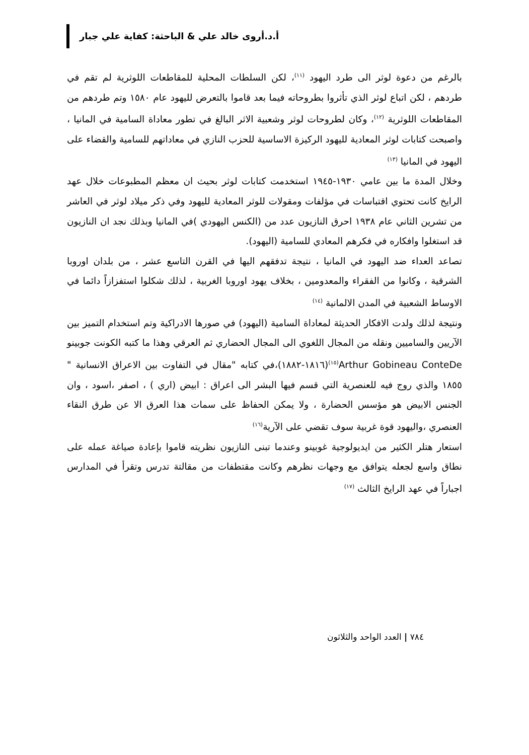أ.د.أروى خالد علي & الباحثة: كفاية علي جبار
بالرغم من دعوة لوثر الى طرد اليهود <sup>(١١)</sup>، لكن السلطات المحلية للمقاطعات اللوثرية لم تقم في طردهم ، لكن اتباع لوثر الذي تأثروا بطروحاته فيما بعد قاموا بالتعرض لليهود عام ١٥٨٠ وتم طردهم من المقاطعات اللوثرية <sup>(١٢)</sup>، وكان لطروحات لوثر وشعبية الاثر البالغ في تطور معاداة السامية في المانيا ، واصبحت كتابات لوثر المعادية لليهود الركيزة الاساسية للحزب النازي في معاداتهم للسامية والقضاء على اليهود في المانيا <sup>(١٣)</sup>
وخلال المدة ما بين عامي ١٩٣٠-١٩٤٥ استخدمت كتابات لوثر بحيث ان معظم المطبوعات خلال عهد الرايخ كانت تحتوي اقتباسات في مؤلفات ومقولات للوثر المعادية لليهود وفي ذكر ميلاد لوثر في العاشر من تشرين الثاني عام ١٩٣٨ احرق النازيون عدد من (الكنس اليهودي )في المانيا وبذلك نجد ان النازيون قد استغلوا وافكاره في فكرهم المعادي للسامية (اليهود).
تصاعد العداء ضد اليهود في المانيا ، نتيجة تدفقهم اليها في القرن التاسع عشر ، من بلدان اوروبا الشرقية ، وكانوا من الفقراء والمعدومين ، بخلاف يهود اوروبا الغربية ، لذلك شكلوا استفزازاً دائما في الاوساط الشعبية في المدن الالمانية <sup>(١٤)</sup>
ونتيجة لذلك ولدت الافكار الحديثة لمعاداة السامية (اليهود) في صورها الادراكية وتم استخدام التميز بين الآريين والساميين ونقله من المجال اللغوي الى المجال الحضاري ثم العرقي وهذا ما كتبه الكونت جوبينو Arthur Gobineau ConteDe<sup>(١٥)</sup>(١٨١٦-١٨٨٢)،في كتابه "مقال في التفاوت بين الاعراق الانسانية " ١٨٥٥ والذي روج فيه للعنصرية التي قسم فيها البشر الى اعراق : ابيض (اري ) ، اصفر ،اسود ، وان الجنس الابيض هو مؤسس الحضارة ، ولا يمكن الحفاظ على سمات هذا العرق الا عن طرق النقاء العنصري ،واليهود قوة غربية سوف تقضي على الآرية<sup>(١٦)</sup>
استعار هتلر الكثير من ايديولوجية غوبينو وعندما تبنى النازيون نظريته قاموا بإعادة صياغة عمله على نطاق واسع لجعله يتوافق مع وجهات نظرهم وكانت مقتطفات من مقالتة تدرس وتقرأ في المدارس اجباراً في عهد الرايخ الثالث <sup>(١٧)</sup>
٧٨٤ | العدد الواحد والثلاثون